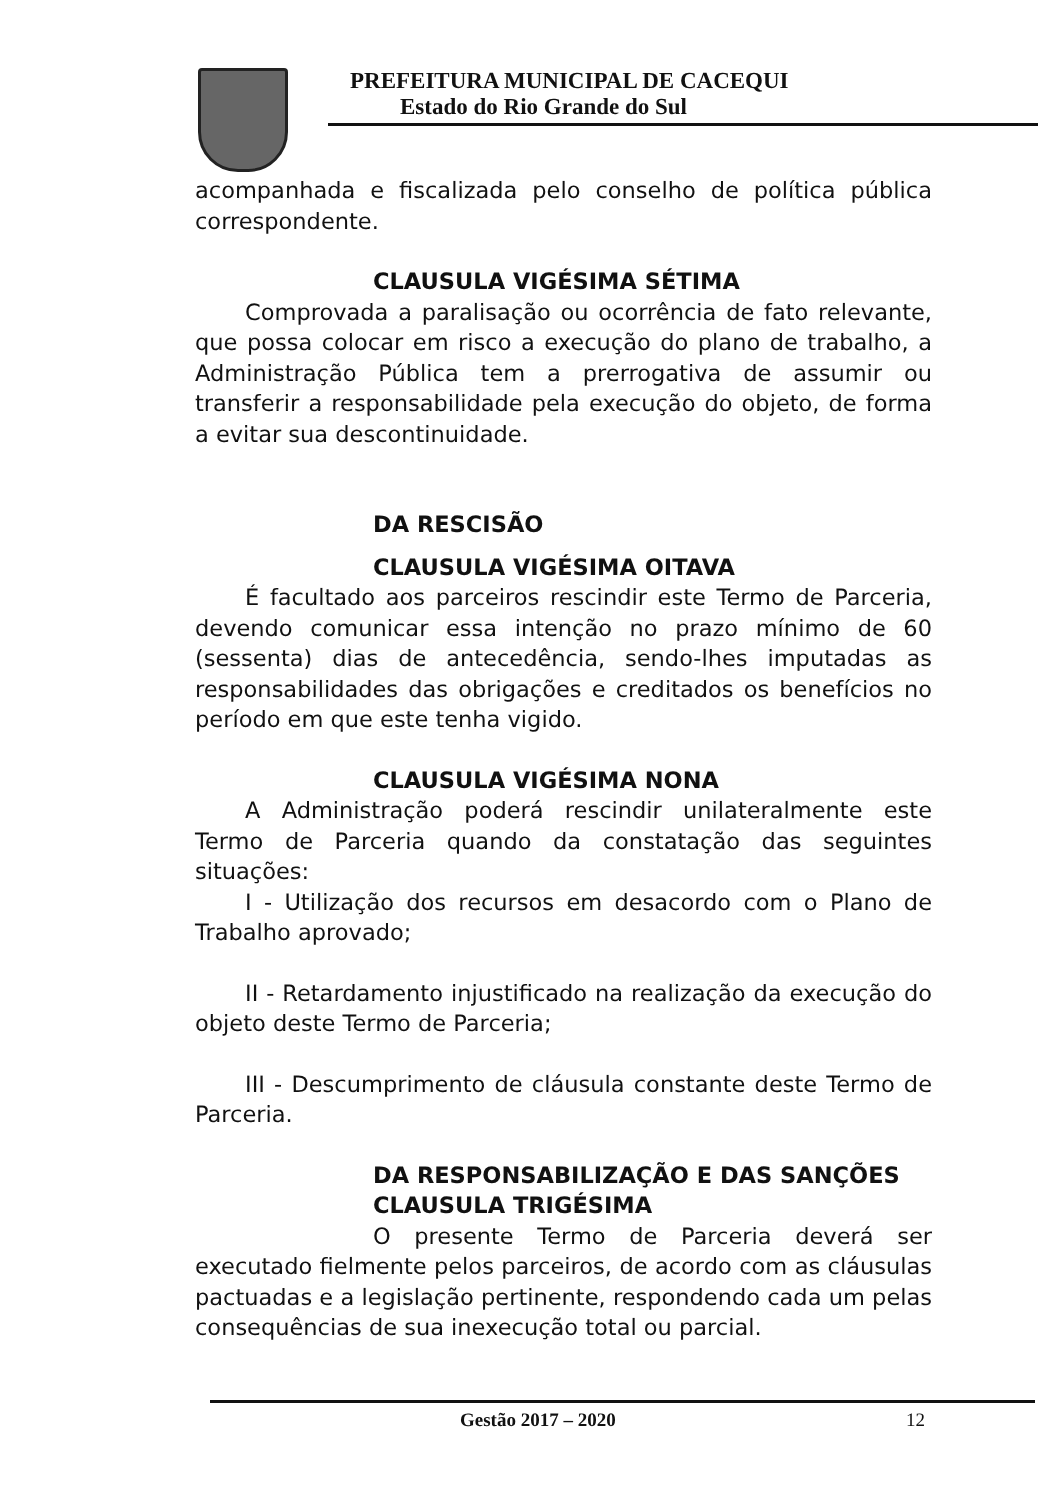PREFEITURA MUNICIPAL DE CACEQUI
Estado do Rio Grande do Sul
acompanhada e fiscalizada pelo conselho de política pública correspondente.
CLAUSULA VIGÉSIMA SÉTIMA
Comprovada a paralisação ou ocorrência de fato relevante, que possa colocar em risco a execução do plano de trabalho, a Administração Pública tem a prerrogativa de assumir ou transferir a responsabilidade pela execução do objeto, de forma a evitar sua descontinuidade.
DA RESCISÃO
CLAUSULA VIGÉSIMA OITAVA
É facultado aos parceiros rescindir este Termo de Parceria, devendo comunicar essa intenção no prazo mínimo de 60 (sessenta) dias de antecedência, sendo-lhes imputadas as responsabilidades das obrigações e creditados os benefícios no período em que este tenha vigido.
CLAUSULA VIGÉSIMA NONA
A Administração poderá rescindir unilateralmente este Termo de Parceria quando da constatação das seguintes situações:
I - Utilização dos recursos em desacordo com o Plano de Trabalho aprovado;
II - Retardamento injustificado na realização da execução do objeto deste Termo de Parceria;
III - Descumprimento de cláusula constante deste Termo de Parceria.
DA RESPONSABILIZAÇÃO E DAS SANÇÕES
CLAUSULA TRIGÉSIMA
O presente Termo de Parceria deverá ser executado fielmente pelos parceiros, de acordo com as cláusulas pactuadas e a legislação pertinente, respondendo cada um pelas consequências de sua inexecução total ou parcial.
Gestão 2017 – 2020 12